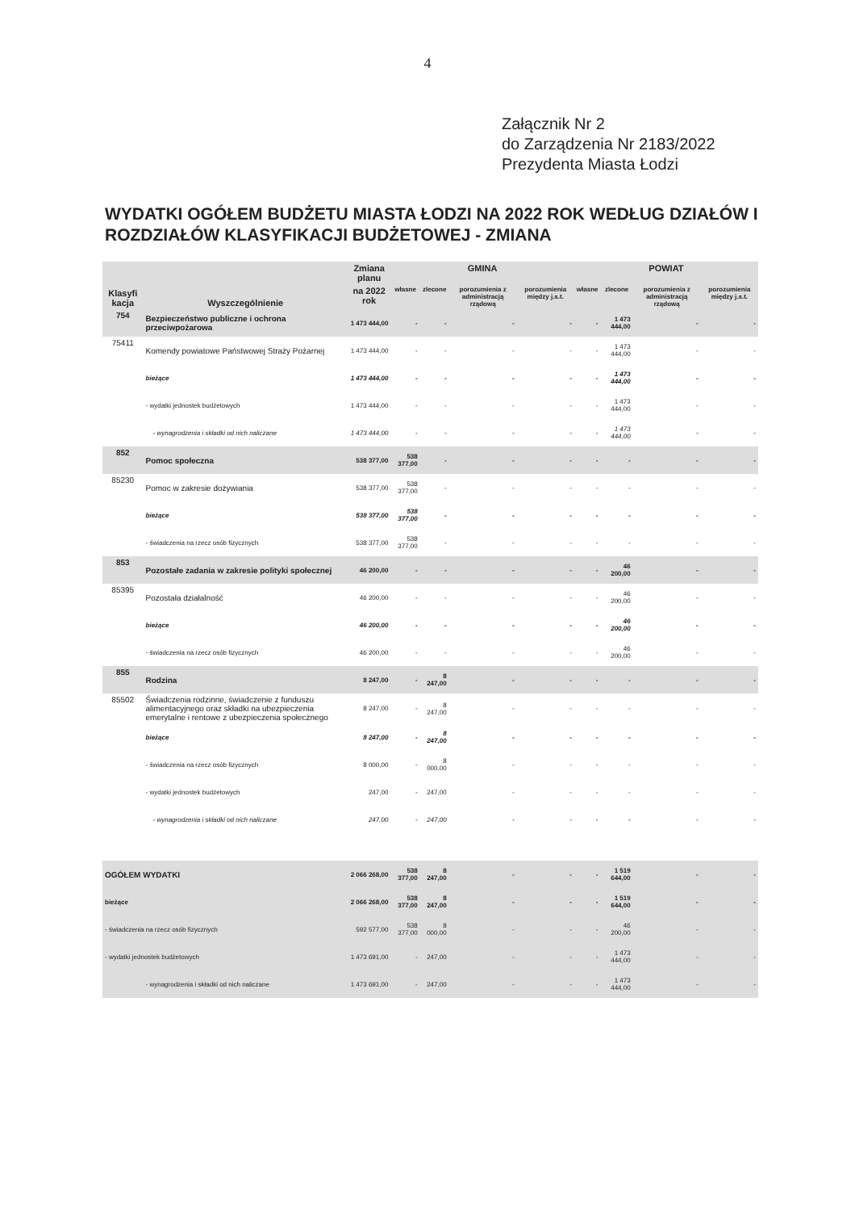4
Załącznik Nr 2
do Zarządzenia Nr 2183/2022
Prezydenta Miasta Łodzi
WYDATKI OGÓŁEM BUDŻETU MIASTA ŁODZI NA 2022 ROK WEDŁUG DZIAŁÓW I ROZDZIAŁÓW KLASYFIKACJI BUDŻETOWEJ - ZMIANA
| Klasyfi kacja | Wyszczególnienie | Zmiana planu | GMINA | | | | POWIAT | | | |
| --- | --- | --- | --- | --- | --- | --- | --- | --- | --- | --- |
| | | na 2022 rok | własne | zlecone | porozumienia z administracją rządową | porozumienia między j.s.t. | własne | zlecone | porozumienia z administracją rządową | porozumienia między j.s.t. |
| 754 | Bezpieczeństwo publiczne i ochrona przeciwpożarowa | 1 473 444,00 | - | - | - | - | - | 1 473 444,00 | - | - |
| 75411 | Komendy powiatowe Państwowej Straży Pożarnej | 1 473 444,00 | - | - | - | - | - | 1 473 444,00 | - | - |
| | bieżące | 1 473 444,00 | - | - | - | - | - | 1 473 444,00 | - | - |
| | - wydatki jednostek budżetowych | 1 473 444,00 | - | - | - | - | - | 1 473 444,00 | - | - |
| | - wynagrodzenia i składki od nich naliczane | 1 473 444,00 | - | - | - | - | - | 1 473 444,00 | - | - |
| 852 | Pomoc społeczna | 538 377,00 | 538 377,00 | - | - | - | - | - | - | - |
| 85230 | Pomoc w zakresie dożywiania | 538 377,00 | 538 377,00 | - | - | - | - | - | - | - |
| | bieżące | 538 377,00 | 538 377,00 | - | - | - | - | - | - | - |
| | - świadczenia na rzecz osób fizycznych | 538 377,00 | 538 377,00 | - | - | - | - | - | - | - |
| 853 | Pozostałe zadania w zakresie polityki społecznej | 46 200,00 | - | - | - | - | - | 46 200,00 | - | - |
| 85395 | Pozostała działalność | 46 200,00 | - | - | - | - | - | 46 200,00 | - | - |
| | bieżące | 46 200,00 | - | - | - | - | - | 46 200,00 | - | - |
| | - świadczenia na rzecz osób fizycznych | 46 200,00 | - | - | - | - | - | 46 200,00 | - | - |
| 855 | Rodzina | 8 247,00 | - | 8 247,00 | - | - | - | - | - | - |
| 85502 | Świadczenia rodzinne, świadczenie z funduszu alimentacyjnego oraz składki na ubezpieczenia emerytalne i rentowe z ubezpieczenia społecznego | 8 247,00 | - | 8 247,00 | - | - | - | - | - | - |
| | bieżące | 8 247,00 | - | 8 247,00 | - | - | - | - | - | - |
| | - świadczenia na rzecz osób fizycznych | 8 000,00 | - | 8 000,00 | - | - | - | - | - | - |
| | - wydatki jednostek budżetowych | 247,00 | - | 247,00 | - | - | - | - | - | - |
| | - wynagrodzenia i składki od nich naliczane | 247,00 | - | 247,00 | - | - | - | - | - | - |
| OGÓŁEM WYDATKI | | 2 066 268,00 | 538 377,00 | 8 247,00 | - | - | - | 1 519 644,00 | - | - |
| bieżące | | 2 066 268,00 | 538 377,00 | 8 247,00 | - | - | - | 1 519 644,00 | - | - |
| - świadczenia na rzecz osób fizycznych | | 592 577,00 | 538 377,00 | 8 000,00 | - | - | - | 46 200,00 | - | - |
| - wydatki jednostek budżetowych | | 1 473 691,00 | - | 247,00 | - | - | - | 1 473 444,00 | - | - |
| | - wynagrodzenia i składki od nich naliczane | 1 473 691,00 | - | 247,00 | - | - | - | 1 473 444,00 | - | - |